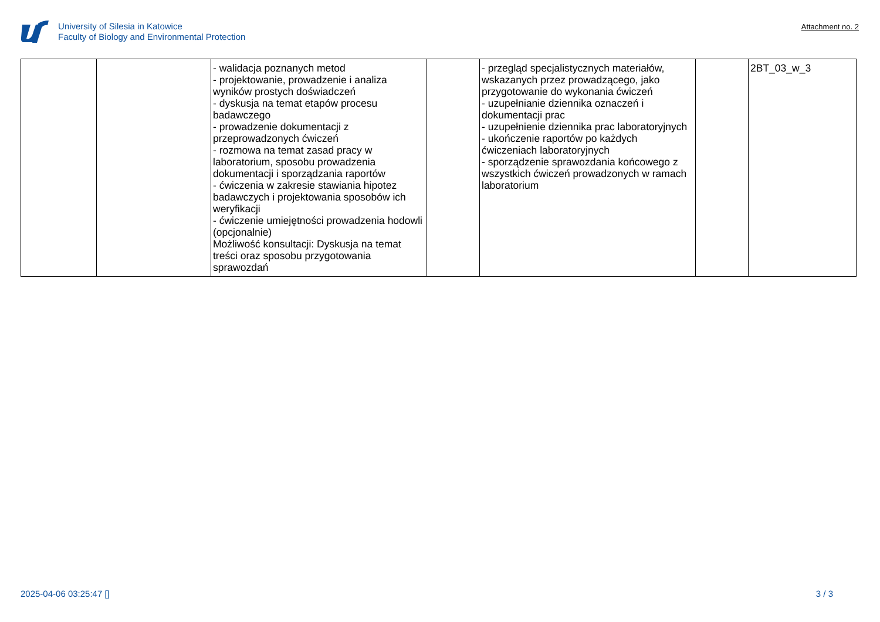University of Silesia in Katowice
Faculty of Biology and Environmental Protection
Attachment no. 2
| | | - walidacja poznanych metod - projektowanie, prowadzenie i analiza wyników prostych doświadczeń - dyskusja na temat etapów procesu badawczego - prowadzenie dokumentacji z przeprowadzonych ćwiczeń - rozmowa na temat zasad pracy w laboratorium, sposobu prowadzenia dokumentacji i sporządzania raportów - ćwiczenia w zakresie stawiania hipotez badawczych i projektowania sposobów ich weryfikacji - ćwiczenie umiejętności prowadzenia hodowli (opcjonalnie) Możliwość konsultacji: Dyskusja na temat treści oraz sposobu przygotowania sprawozdań | | - przegląd specjalistycznych materiałów, wskazanych przez prowadzącego, jako przygotowanie do wykonania ćwiczeń - uzupełnianie dziennika oznaczeń i dokumentacji prac - uzupełnienie dziennika prac laboratoryjnych - ukończenie raportów po każdych ćwiczeniach laboratoryjnych - sporządzenie sprawozdania końcowego z wszystkich ćwiczeń prowadzonych w ramach laboratorium | | 2BT_03_w_3 |
2025-04-06 03:25:47 [] 3 / 3